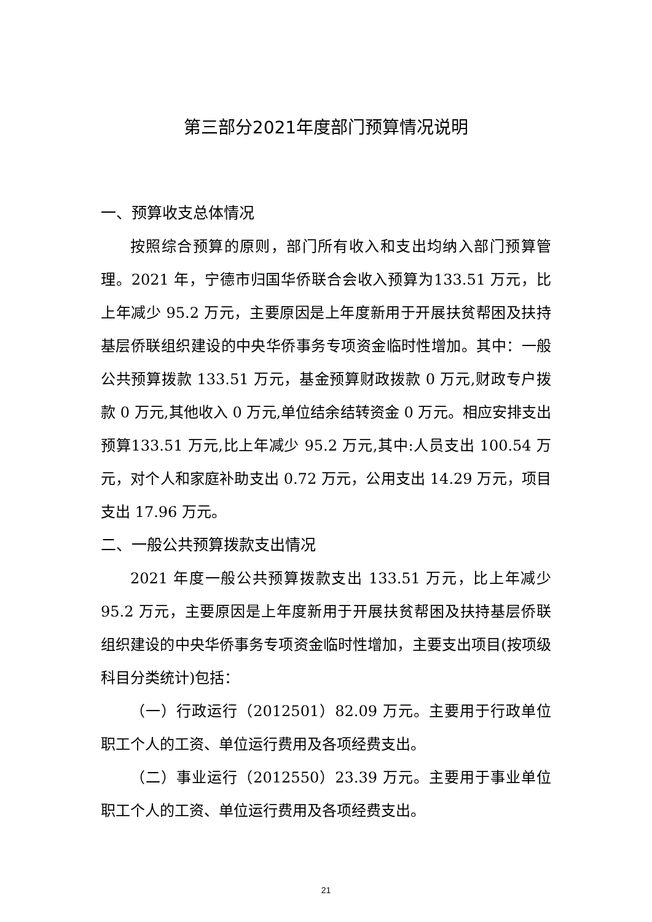第三部分2021年度部门预算情况说明
一、预算收支总体情况
按照综合预算的原则，部门所有收入和支出均纳入部门预算管理。2021 年，宁德市归国华侨联合会收入预算为133.51 万元，比上年减少 95.2 万元，主要原因是上年度新用于开展扶贫帮困及扶持基层侨联组织建设的中央华侨事务专项资金临时性增加。其中：一般公共预算拨款 133.51 万元，基金预算财政拨款 0 万元,财政专户拨款 0 万元,其他收入 0 万元,单位结余结转资金 0 万元。相应安排支出预算133.51 万元,比上年减少 95.2 万元,其中:人员支出 100.54 万元，对个人和家庭补助支出 0.72 万元，公用支出 14.29 万元，项目支出 17.96 万元。
二、一般公共预算拨款支出情况
2021 年度一般公共预算拨款支出 133.51 万元，比上年减少 95.2 万元，主要原因是上年度新用于开展扶贫帮困及扶持基层侨联组织建设的中央华侨事务专项资金临时性增加，主要支出项目(按项级科目分类统计)包括：
（一）行政运行（2012501）82.09 万元。主要用于行政单位职工个人的工资、单位运行费用及各项经费支出。
（二）事业运行（2012550）23.39 万元。主要用于事业单位职工个人的工资、单位运行费用及各项经费支出。
21